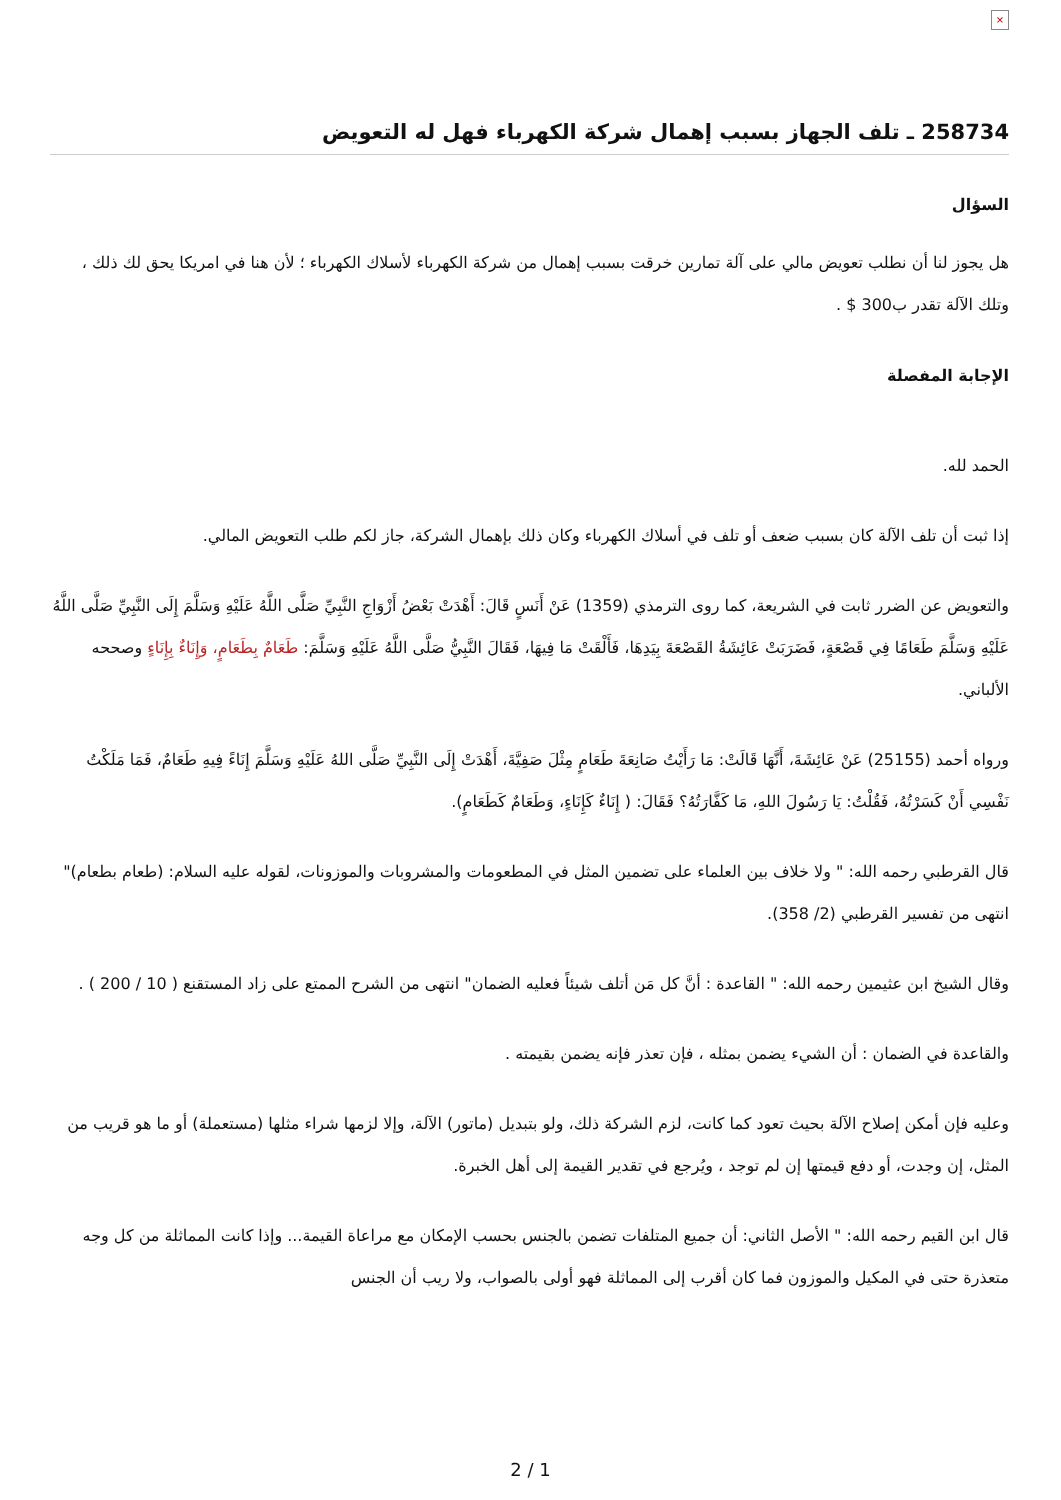×
258734 ـ تلف الجهاز بسبب إهمال شركة الكهرباء فهل له التعويض
السؤال
هل يجوز لنا أن نطلب تعويض مالي على آلة تمارين خرقت بسبب إهمال من شركة الكهرباء لأسلاك الكهرباء ؛ لأن هنا في امريكا يحق لك ذلك ، وتلك الآلة تقدر ب300 $ .
الإجابة المفصلة
الحمد لله.
إذا ثبت أن تلف الآلة كان بسبب ضعف أو تلف في أسلاك الكهرباء وكان ذلك بإهمال الشركة، جاز لكم طلب التعويض المالي.
والتعويض عن الضرر ثابت في الشريعة، كما روى الترمذي (1359) عَنْ أَنَسٍ قَالَ: أَهْدَتْ بَعْضُ أَزْوَاجِ النَّبِيِّ صَلَّى اللَّهُ عَلَيْهِ وَسَلَّمَ إِلَى النَّبِيِّ صَلَّى اللَّهُ عَلَيْهِ وَسَلَّمَ طَعَامًا فِي قَصْعَةٍ، فَضَرَبَتْ عَائِشَةُ القَصْعَةَ بِيَدِهَا، فَأَلْقَتْ مَا فِيهَا، فَقَالَ النَّبِيُّ صَلَّى اللَّهُ عَلَيْهِ وَسَلَّمَ: طَعَامٌ بِطَعَامٍ، وَإِنَاءٌ بِإِنَاءٍ وصححه الألباني.
ورواه أحمد (25155) عَنْ عَائِشَةَ، أَنَّهَا قَالَتْ: مَا رَأَيْتُ صَانِعَةَ طَعَامٍ مِثْلَ صَفِيَّةَ، أَهْدَتْ إِلَى النَّبِيِّ صَلَّى اللهُ عَلَيْهِ وَسَلَّمَ إِنَاءً فِيهِ طَعَامٌ، فَمَا مَلَكْتُ نَفْسِي أَنْ كَسَرْتُهُ، فَقُلْتُ: يَا رَسُولَ اللهِ، مَا كَفَّارَتُهُ؟ فَقَالَ: ( إِنَاءٌ كَإِنَاءٍ، وَطَعَامٌ كَطَعَامٍ).
قال القرطبي رحمه الله: " ولا خلاف بين العلماء على تضمين المثل في المطعومات والمشروبات والموزونات، لقوله عليه السلام: (طعام بطعام)" انتهى من تفسير القرطبي (2/ 358).
وقال الشيخ ابن عثيمين رحمه الله: " القاعدة : أنَّ كل مَن أتلف شيئاً فعليه الضمان" انتهى من الشرح الممتع على زاد المستقنع ( 10 / 200 ) .
والقاعدة في الضمان : أن الشيء يضمن بمثله ، فإن تعذر فإنه يضمن بقيمته .
وعليه فإن أمكن إصلاح الآلة بحيث تعود كما كانت، لزم الشركة ذلك، ولو بتبديل (ماتور) الآلة، وإلا لزمها شراء مثلها (مستعملة) أو ما هو قريب من المثل، إن وجدت، أو دفع قيمتها إن لم توجد ، ويُرجع في تقدير القيمة إلى أهل الخبرة.
قال ابن القيم رحمه الله: " الأصل الثاني: أن جميع المتلفات تضمن بالجنس بحسب الإمكان مع مراعاة القيمة... وإذا كانت المماثلة من كل وجه متعذرة حتى في المكيل والموزون فما كان أقرب إلى المماثلة فهو أولى بالصواب، ولا ريب أن الجنس
2 / 1